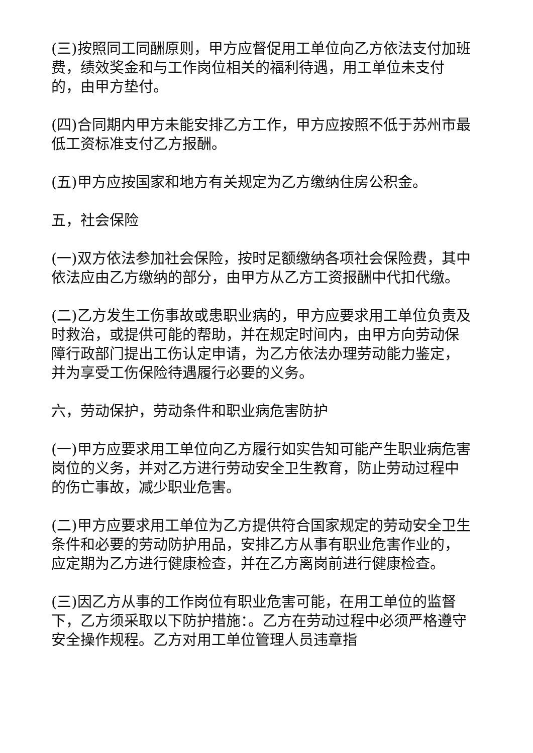(三)按照同工同酬原则，甲方应督促用工单位向乙方依法支付加班费，绩效奖金和与工作岗位相关的福利待遇，用工单位未支付的，由甲方垫付。
(四)合同期内甲方未能安排乙方工作，甲方应按照不低于苏州市最低工资标准支付乙方报酬。
(五)甲方应按国家和地方有关规定为乙方缴纳住房公积金。
五，社会保险
(一)双方依法参加社会保险，按时足额缴纳各项社会保险费，其中依法应由乙方缴纳的部分，由甲方从乙方工资报酬中代扣代缴。
(二)乙方发生工伤事故或患职业病的，甲方应要求用工单位负责及时救治，或提供可能的帮助，并在规定时间内，由甲方向劳动保障行政部门提出工伤认定申请，为乙方依法办理劳动能力鉴定，并为享受工伤保险待遇履行必要的义务。
六，劳动保护，劳动条件和职业病危害防护
(一)甲方应要求用工单位向乙方履行如实告知可能产生职业病危害岗位的义务，并对乙方进行劳动安全卫生教育，防止劳动过程中的伤亡事故，减少职业危害。
(二)甲方应要求用工单位为乙方提供符合国家规定的劳动安全卫生条件和必要的劳动防护用品，安排乙方从事有职业危害作业的，应定期为乙方进行健康检查，并在乙方离岗前进行健康检查。
(三)因乙方从事的工作岗位有职业危害可能，在用工单位的监督下，乙方须采取以下防护措施：。乙方在劳动过程中必须严格遵守安全操作规程。乙方对用工单位管理人员违章指